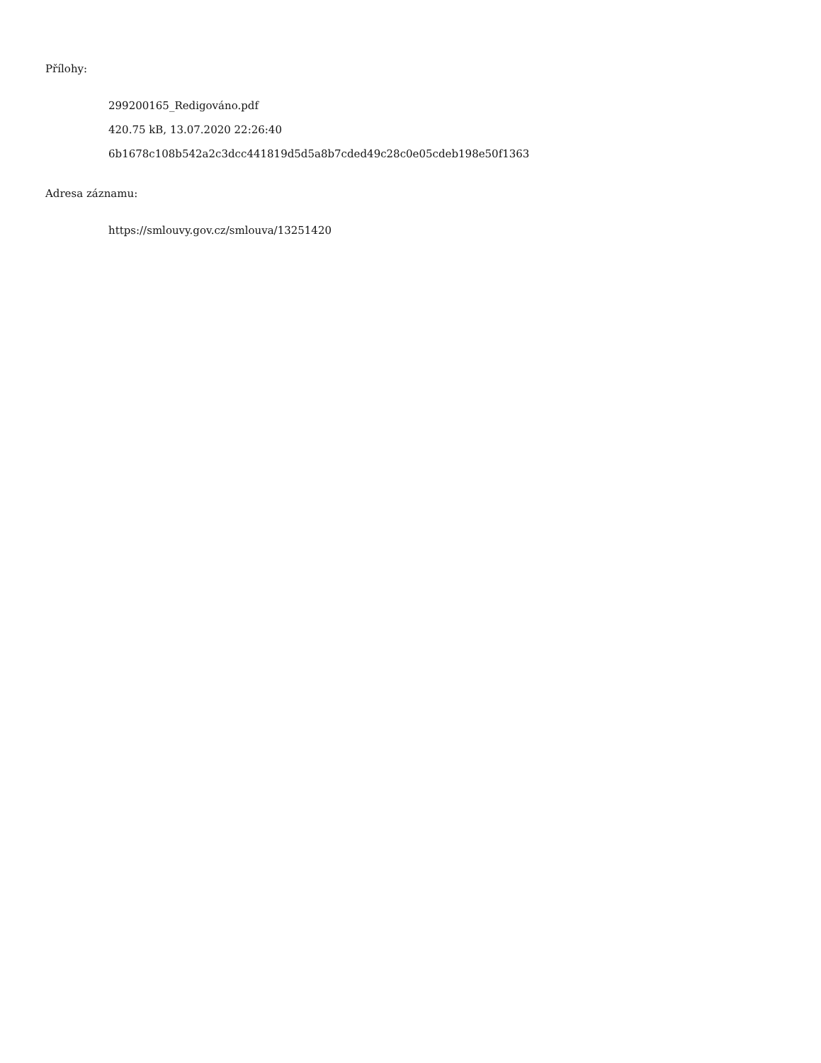Přílohy:
299200165_Redigováno.pdf
420.75 kB, 13.07.2020 22:26:40
6b1678c108b542a2c3dcc441819d5d5a8b7cded49c28c0e05cdeb198e50f1363
Adresa záznamu:
https://smlouvy.gov.cz/smlouva/13251420